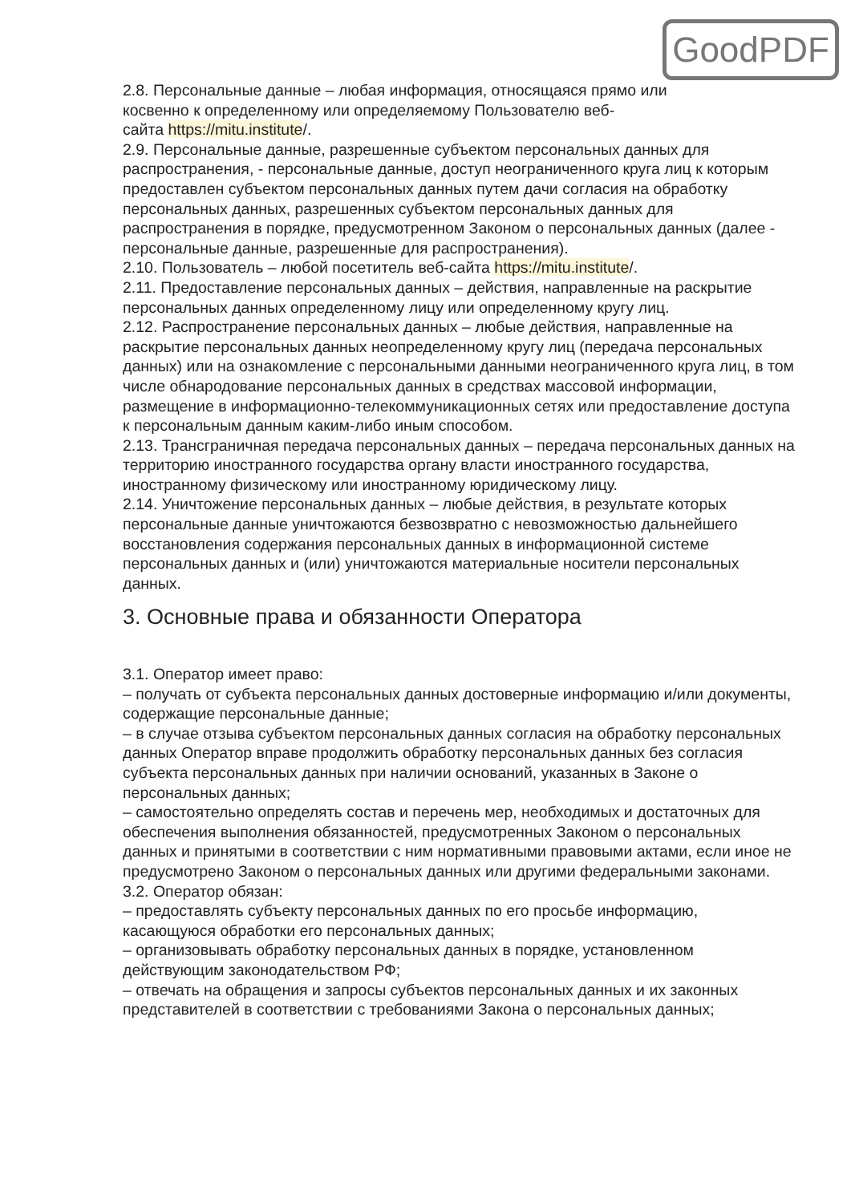GoodPDF
2.8. Персональные данные – любая информация, относящаяся прямо или
косвенно к определенному или определяемому Пользователю веб-
сайта https://mitu.institute/.
2.9. Персональные данные, разрешенные субъектом персональных данных для распространения, - персональные данные, доступ неограниченного круга лиц к которым предоставлен субъектом персональных данных путем дачи согласия на обработку персональных данных, разрешенных субъектом персональных данных для распространения в порядке, предусмотренном Законом о персональных данных (далее - персональные данные, разрешенные для распространения).
2.10. Пользователь – любой посетитель веб-сайта https://mitu.institute/.
2.11. Предоставление персональных данных – действия, направленные на раскрытие персональных данных определенному лицу или определенному кругу лиц.
2.12. Распространение персональных данных – любые действия, направленные на раскрытие персональных данных неопределенному кругу лиц (передача персональных данных) или на ознакомление с персональными данными неограниченного круга лиц, в том числе обнародование персональных данных в средствах массовой информации, размещение в информационно-телекоммуникационных сетях или предоставление доступа к персональным данным каким-либо иным способом.
2.13. Трансграничная передача персональных данных – передача персональных данных на территорию иностранного государства органу власти иностранного государства, иностранному физическому или иностранному юридическому лицу.
2.14. Уничтожение персональных данных – любые действия, в результате которых персональные данные уничтожаются безвозвратно с невозможностью дальнейшего восстановления содержания персональных данных в информационной системе персональных данных и (или) уничтожаются материальные носители персональных данных.
3. Основные права и обязанности Оператора
3.1. Оператор имеет право:
– получать от субъекта персональных данных достоверные информацию и/или документы, содержащие персональные данные;
– в случае отзыва субъектом персональных данных согласия на обработку персональных данных Оператор вправе продолжить обработку персональных данных без согласия субъекта персональных данных при наличии оснований, указанных в Законе о персональных данных;
– самостоятельно определять состав и перечень мер, необходимых и достаточных для обеспечения выполнения обязанностей, предусмотренных Законом о персональных данных и принятыми в соответствии с ним нормативными правовыми актами, если иное не предусмотрено Законом о персональных данных или другими федеральными законами.
3.2. Оператор обязан:
– предоставлять субъекту персональных данных по его просьбе информацию, касающуюся обработки его персональных данных;
– организовывать обработку персональных данных в порядке, установленном действующим законодательством РФ;
– отвечать на обращения и запросы субъектов персональных данных и их законных представителей в соответствии с требованиями Закона о персональных данных;